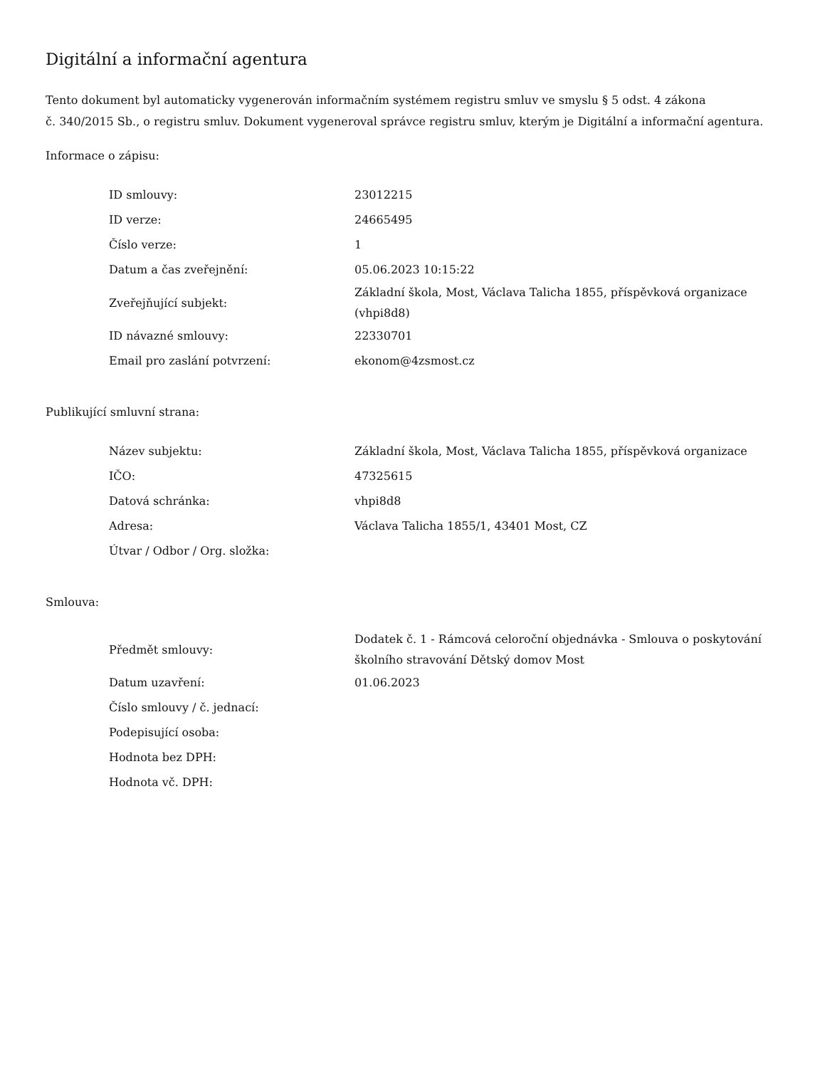Digitální a informační agentura
Tento dokument byl automaticky vygenerován informačním systémem registru smluv ve smyslu § 5 odst. 4 zákona
č. 340/2015 Sb., o registru smluv. Dokument vygeneroval správce registru smluv, kterým je Digitální a informační agentura.
Informace o zápisu:
| ID smlouvy: | 23012215 |
| ID verze: | 24665495 |
| Číslo verze: | 1 |
| Datum a čas zveřejnění: | 05.06.2023 10:15:22 |
| Zveřejňující subjekt: | Základní škola, Most, Václava Talicha 1855, příspěvková organizace (vhpi8d8) |
| ID návazné smlouvy: | 22330701 |
| Email pro zaslání potvrzení: | ekonom@4zsmost.cz |
Publikující smluvní strana:
| Název subjektu: | Základní škola, Most, Václava Talicha 1855, příspěvková organizace |
| IČO: | 47325615 |
| Datová schránka: | vhpi8d8 |
| Adresa: | Václava Talicha 1855/1, 43401 Most, CZ |
| Útvar / Odbor / Org. složka: | |
Smlouva:
| Předmět smlouvy: | Dodatek č. 1 - Rámcová celoroční objednávka - Smlouva o poskytování školního stravování Dětský domov Most |
| Datum uzavření: | 01.06.2023 |
| Číslo smlouvy / č. jednací: | |
| Podepisující osoba: | |
| Hodnota bez DPH: | |
| Hodnota vč. DPH: | |